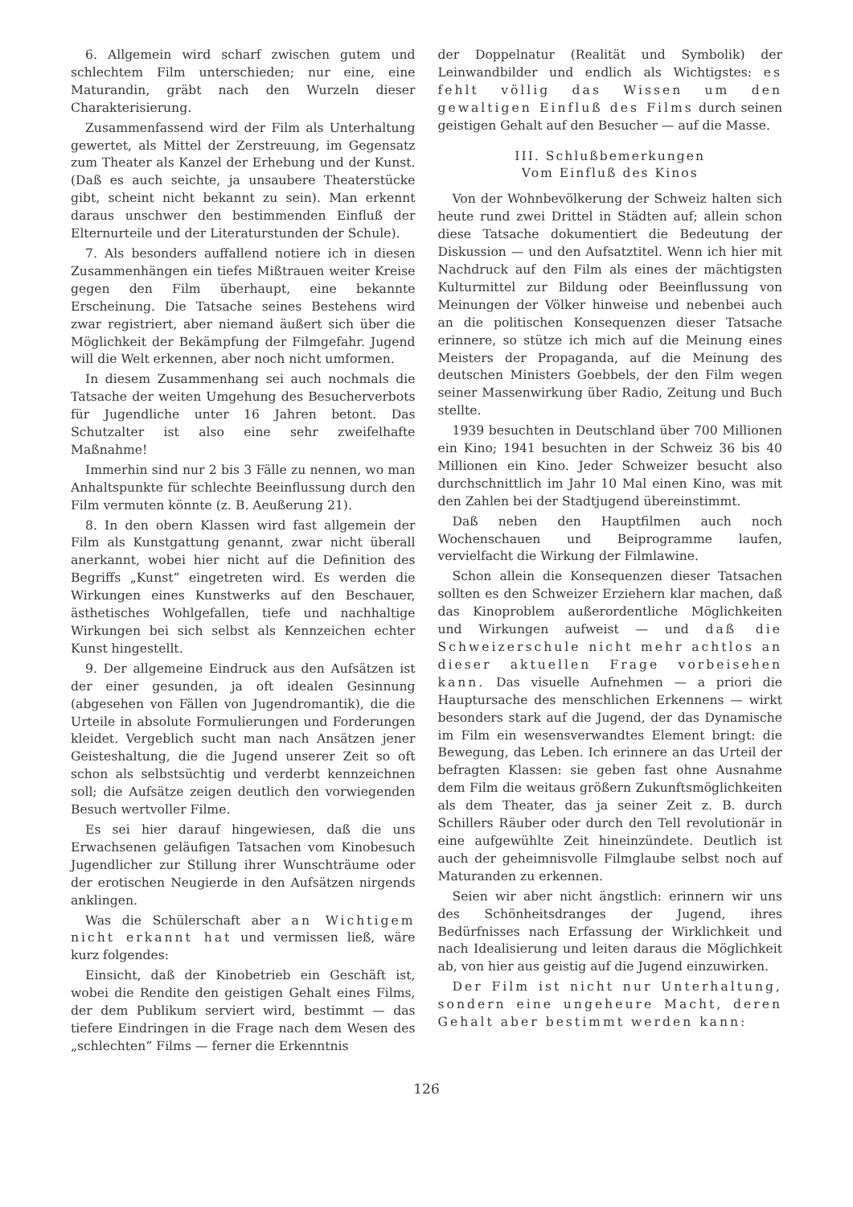6. Allgemein wird scharf zwischen gutem und schlechtem Film unterschieden; nur eine, eine Maturandin, gräbt nach den Wurzeln dieser Charakterisierung.
Zusammenfassend wird der Film als Unterhaltung gewertet, als Mittel der Zerstreuung, im Gegensatz zum Theater als Kanzel der Erhebung und der Kunst. (Daß es auch seichte, ja unsaubere Theaterstücke gibt, scheint nicht bekannt zu sein). Man erkennt daraus unschwer den bestimmenden Einfluß der Elternurteile und der Literaturstunden der Schule).
7. Als besonders auffallend notiere ich in diesen Zusammenhängen ein tiefes Mißtrauen weiter Kreise gegen den Film überhaupt, eine bekannte Erscheinung. Die Tatsache seines Bestehens wird zwar registriert, aber niemand äußert sich über die Möglichkeit der Bekämpfung der Filmgefahr. Jugend will die Welt erkennen, aber noch nicht umformen.
In diesem Zusammenhang sei auch nochmals die Tatsache der weiten Umgehung des Besucherverbots für Jugendliche unter 16 Jahren betont. Das Schutzalter ist also eine sehr zweifelhafte Maßnahme!
Immerhin sind nur 2 bis 3 Fälle zu nennen, wo man Anhaltspunkte für schlechte Beeinflussung durch den Film vermuten könnte (z. B. Aeußerung 21).
8. In den obern Klassen wird fast allgemein der Film als Kunstgattung genannt, zwar nicht überall anerkannt, wobei hier nicht auf die Definition des Begriffs „Kunst” eingetreten wird. Es werden die Wirkungen eines Kunstwerks auf den Beschauer, ästhetisches Wohlgefallen, tiefe und nachhaltige Wirkungen bei sich selbst als Kennzeichen echter Kunst hingestellt.
9. Der allgemeine Eindruck aus den Aufsätzen ist der einer gesunden, ja oft idealen Gesinnung (abgesehen von Fällen von Jugendromantik), die die Urteile in absolute Formulierungen und Forderungen kleidet. Vergeblich sucht man nach Ansätzen jener Geisteshaltung, die die Jugend unserer Zeit so oft schon als selbstsüchtig und verderbt kennzeichnen soll; die Aufsätze zeigen deutlich den vorwiegenden Besuch wertvoller Filme.
Es sei hier darauf hingewiesen, daß die uns Erwachsenen geläufigen Tatsachen vom Kinobesuch Jugendlicher zur Stillung ihrer Wunschträume oder der erotischen Neugierde in den Aufsätzen nirgends anklingen.
Was die Schülerschaft aber an Wichtigem nicht erkannt hat und vermissen ließ, wäre kurz folgendes:
Einsicht, daß der Kinobetrieb ein Geschäft ist, wobei die Rendite den geistigen Gehalt eines Films, der dem Publikum serviert wird, bestimmt — das tiefere Eindringen in die Frage nach dem Wesen des „schlechten” Films — ferner die Erkenntnis
der Doppelnatur (Realität und Symbolik) der Leinwandbilder und endlich als Wichtigstes: es fehlt völlig das Wissen um den gewaltigen Einfluß des Films durch seinen geistigen Gehalt auf den Besucher — auf die Masse.
III. Schlußbemerkungen
Vom Einfluß des Kinos
Von der Wohnbevölkerung der Schweiz halten sich heute rund zwei Drittel in Städten auf; allein schon diese Tatsache dokumentiert die Bedeutung der Diskussion — und den Aufsatztitel. Wenn ich hier mit Nachdruck auf den Film als eines der mächtigsten Kulturmittel zur Bildung oder Beeinflussung von Meinungen der Völker hinweise und nebenbei auch an die politischen Konsequenzen dieser Tatsache erinnere, so stütze ich mich auf die Meinung eines Meisters der Propaganda, auf die Meinung des deutschen Ministers Goebbels, der den Film wegen seiner Massenwirkung über Radio, Zeitung und Buch stellte.
1939 besuchten in Deutschland über 700 Millionen ein Kino; 1941 besuchten in der Schweiz 36 bis 40 Millionen ein Kino. Jeder Schweizer besucht also durchschnittlich im Jahr 10 Mal einen Kino, was mit den Zahlen bei der Stadtjugend übereinstimmt.
Daß neben den Hauptfilmen auch noch Wochenschauen und Beiprogramme laufen, vervielfacht die Wirkung der Filmlawine.
Schon allein die Konsequenzen dieser Tatsachen sollten es den Schweizer Erziehern klar machen, daß das Kinoproblem außerordentliche Möglichkeiten und Wirkungen aufweist — und daß die Schweizerschule nicht mehr achtlos an dieser aktuellen Frage vorbeisehen kann. Das visuelle Aufnehmen — a priori die Hauptursache des menschlichen Erkennens — wirkt besonders stark auf die Jugend, der das Dynamische im Film ein wesensverwandtes Element bringt: die Bewegung, das Leben. Ich erinnere an das Urteil der befragten Klassen: sie geben fast ohne Ausnahme dem Film die weitaus größern Zukunftsmöglichkeiten als dem Theater, das ja seiner Zeit z. B. durch Schillers Räuber oder durch den Tell revolutionär in eine aufgewühlte Zeit hineinzündete. Deutlich ist auch der geheimnisvolle Filmglaube selbst noch auf Maturanden zu erkennen.
Seien wir aber nicht ängstlich: erinnern wir uns des Schönheitsdranges der Jugend, ihres Bedürfnisses nach Erfassung der Wirklichkeit und nach Idealisierung und leiten daraus die Möglichkeit ab, von hier aus geistig auf die Jugend einzuwirken.
Der Film ist nicht nur Unterhaltung, sondern eine ungeheure Macht, deren Gehalt aber bestimmt werden kann:
126